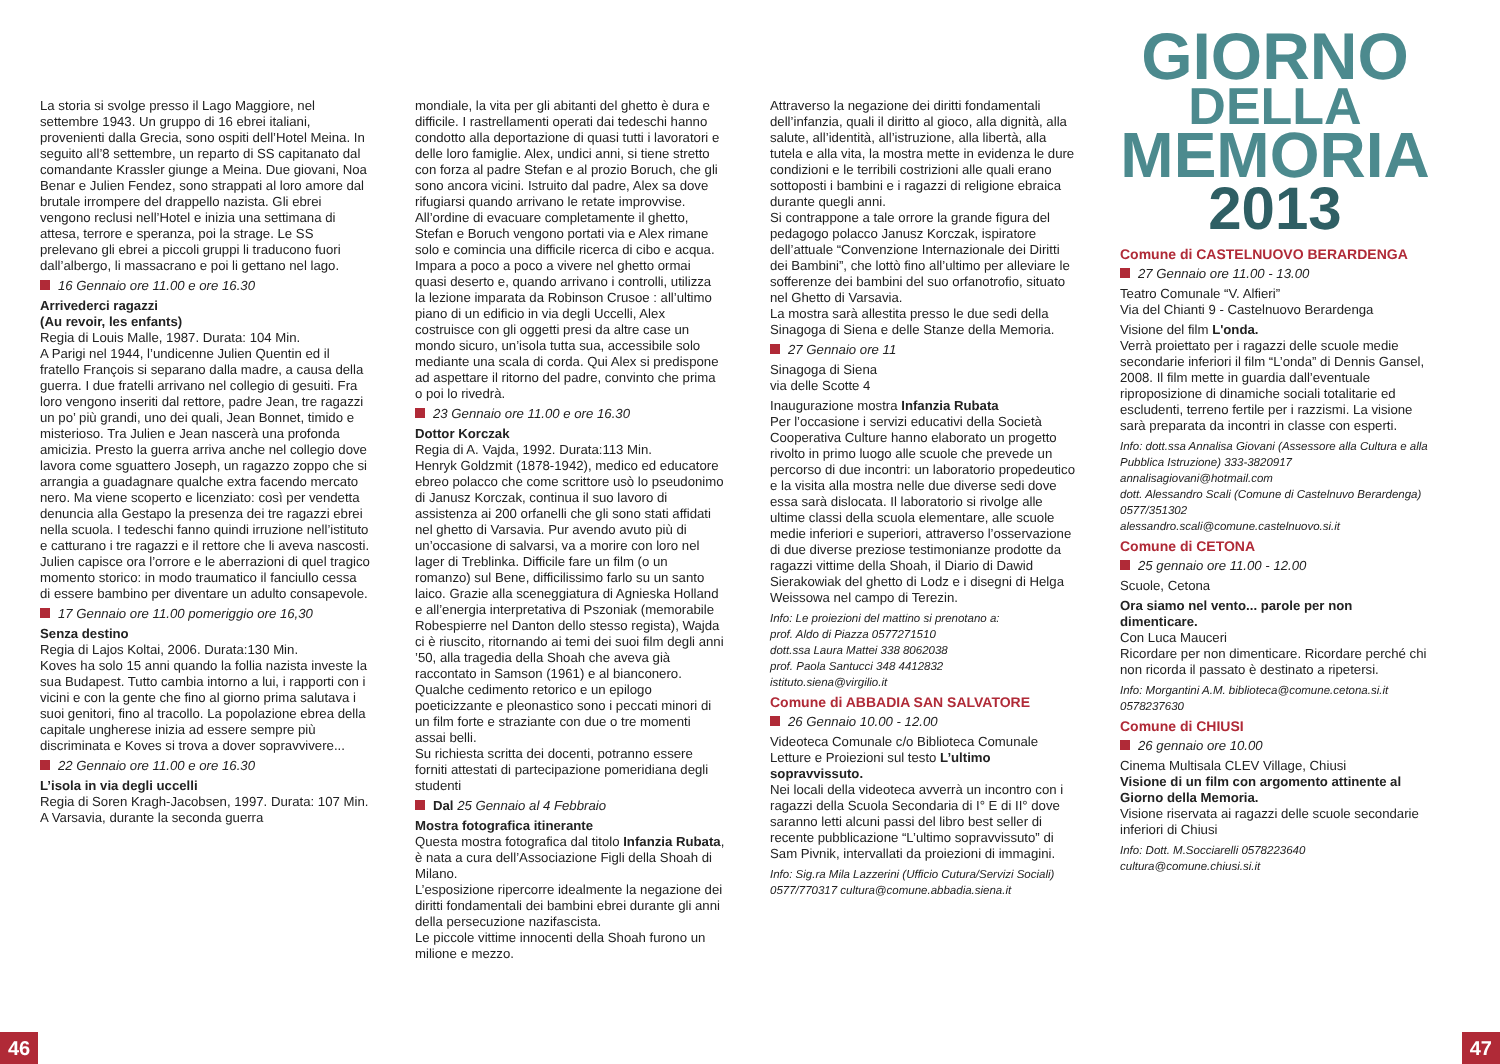La storia si svolge presso il Lago Maggiore, nel settembre 1943. Un gruppo di 16 ebrei italiani, provenienti dalla Grecia, sono ospiti dell’Hotel Meina. In seguito all’8 settembre, un reparto di SS capitanato dal comandante Krassler giunge a Meina. Due giovani, Noa Benar e Julien Fendez, sono strappati al loro amore dal brutale irrompere del drappello nazista. Gli ebrei vengono reclusi nell’Hotel e inizia una settimana di attesa, terrore e speranza, poi la strage. Le SS prelevano gli ebrei a piccoli gruppi li traducono fuori dall’albergo, li massacrano e poi li gettano nel lago.
16 Gennaio ore 11.00 e ore 16.30
Arrivederci ragazzi
(Au revoir, les enfants)
Regia di Louis Malle, 1987. Durata: 104 Min.
A Parigi nel 1944, l’undicenne Julien Quentin ed il fratello François si separano dalla madre, a causa della guerra. I due fratelli arrivano nel collegio di gesuiti. Fra loro vengono inseriti dal rettore, padre Jean, tre ragazzi un po’ più grandi, uno dei quali, Jean Bonnet, timido e misterioso. Tra Julien e Jean nascerà una profonda amicizia. Presto la guerra arriva anche nel collegio dove lavora come sguattero Joseph, un ragazzo zoppo che si arrangia a guadagnare qualche extra facendo mercato nero. Ma viene scoperto e licenziato: così per vendetta denuncia alla Gestapo la presenza dei tre ragazzi ebrei nella scuola. I tedeschi fanno quindi irruzione nell’istituto e catturano i tre ragazzi e il rettore che li aveva nascosti. Julien capisce ora l’orrore e le aberrazioni di quel tragico momento storico: in modo traumatico il fanciullo cessa di essere bambino per diventare un adulto consapevole.
17 Gennaio ore 11.00 pomeriggio ore 16,30
Senza destino
Regia di Lajos Koltai, 2006. Durata:130 Min.
Koves ha solo 15 anni quando la follia nazista investe la sua Budapest. Tutto cambia intorno a lui, i rapporti con i vicini e con la gente che fino al giorno prima salutava i suoi genitori, fino al tracollo. La popolazione ebrea della capitale ungherese inizia ad essere sempre più discriminata e Koves si trova a dover sopravvivere...
22 Gennaio ore 11.00 e ore 16.30
L’isola in via degli uccelli
Regia di Soren Kragh-Jacobsen, 1997. Durata: 107 Min.
A Varsavia, durante la seconda guerra
mondiale, la vita per gli abitanti del ghetto è dura e difficile. I rastrellamenti operati dai tedeschi hanno condotto alla deportazione di quasi tutti i lavoratori e delle loro famiglie. Alex, undici anni, si tiene stretto con forza al padre Stefan e al prozio Boruch, che gli sono ancora vicini. Istruito dal padre, Alex sa dove rifugiarsi quando arrivano le retate improvvise. All’ordine di evacuare completamente il ghetto, Stefan e Boruch vengono portati via e Alex rimane solo e comincia una difficile ricerca di cibo e acqua. Impara a poco a poco a vivere nel ghetto ormai quasi deserto e, quando arrivano i controlli, utilizza la lezione imparata da Robinson Crusoe : all’ultimo piano di un edificio in via degli Uccelli, Alex costruisce con gli oggetti presi da altre case un mondo sicuro, un’isola tutta sua, accessibile solo mediante una scala di corda. Qui Alex si predispone ad aspettare il ritorno del padre, convinto che prima o poi lo rivedrà.
23 Gennaio ore 11.00 e ore 16.30
Dottor Korczak
Regia di A. Vajda, 1992. Durata:113 Min.
Henryk Goldzmit (1878-1942), medico ed educatore ebreo polacco che come scrittore usò lo pseudonimo di Janusz Korczak, continua il suo lavoro di assistenza ai 200 orfanelli che gli sono stati affidati nel ghetto di Varsavia. Pur avendo avuto più di un’occasione di salvarsi, va a morire con loro nel lager di Treblinka. Difficile fare un film (o un romanzo) sul Bene, difficilissimo farlo su un santo laico. Grazie alla sceneggiatura di Agnieska Holland e all’energia interpretativa di Pszoniak (memorabile Robespierre nel Danton dello stesso regista), Wajda ci è riuscito, ritornando ai temi dei suoi film degli anni ’50, alla tragedia della Shoah che aveva già raccontato in Samson (1961) e al bianconero. Qualche cedimento retorico e un epilogo poeticizzante e pleonastico sono i peccati minori di un film forte e straziante con due o tre momenti assai belli.
Su richiesta scritta dei docenti, potranno essere forniti attestati di partecipazione pomeridiana degli studenti
Dal 25 Gennaio al 4 Febbraio
Mostra fotografica itinerante
Questa mostra fotografica dal titolo Infanzia Rubata, è nata a cura dell’Associazione Figli della Shoah di Milano.
L’esposizione ripercorre idealmente la negazione dei diritti fondamentali dei bambini ebrei durante gli anni della persecuzione nazifascista.
Le piccole vittime innocenti della Shoah furono un milione e mezzo.
Attraverso la negazione dei diritti fondamentali dell’infanzia, quali il diritto al gioco, alla dignità, alla salute, all’identità, all’istruzione, alla libertà, alla tutela e alla vita, la mostra mette in evidenza le dure condizioni e le terribili costrizioni alle quali erano sottoposti i bambini e i ragazzi di religione ebraica durante quegli anni.
Si contrappone a tale orrore la grande figura del pedagogo polacco Janusz Korczak, ispiratore dell’attuale “Convenzione Internazionale dei Diritti dei Bambini”, che lottò fino all’ultimo per alleviare le sofferenze dei bambini del suo orfanotrofio, situato nel Ghetto di Varsavia.
La mostra sarà allestita presso le due sedi della Sinagoga di Siena e delle Stanze della Memoria.
27 Gennaio ore 11
Sinagoga di Siena
via delle Scotte 4
Inaugurazione mostra Infanzia Rubata
Per l’occasione i servizi educativi della Società Cooperativa Culture hanno elaborato un progetto rivolto in primo luogo alle scuole che prevede un percorso di due incontri: un laboratorio propedeutico e la visita alla mostra nelle due diverse sedi dove essa sarà dislocata. Il laboratorio si rivolge alle ultime classi della scuola elementare, alle scuole medie inferiori e superiori, attraverso l’osservazione di due diverse preziose testimonianze prodotte da ragazzi vittime della Shoah, il Diario di Dawid Sierakowiak del ghetto di Lodz e i disegni di Helga Weissowa nel campo di Terezin.
Info: Le proiezioni del mattino si prenotano a:
prof. Aldo di Piazza 0577271510
dott.ssa Laura Mattei 338 8062038
prof. Paola Santucci 348 4412832
istituto.siena@virgilio.it
Comune di ABBADIA SAN SALVATORE
26 Gennaio 10.00 - 12.00
Videoteca Comunale c/o Biblioteca Comunale
Letture e Proiezioni sul testo L’ultimo sopravvissuto.
Nei locali della videoteca avverrà un incontro con i ragazzi della Scuola Secondaria di I° E di II° dove saranno letti alcuni passi del libro best seller di recente pubblicazione “L’ultimo sopravvissuto” di Sam Pivnik, intervallati da proiezioni di immagini.
Info: Sig.ra Mila Lazzerini (Ufficio Cutura/Servizi Sociali) 0577/770317 cultura@comune.abbadia.siena.it
GIORNO
DELLA
MEMORIA
2013
Comune di CASTELNUOVO BERARDENGA
27 Gennaio ore 11.00 - 13.00
Teatro Comunale “V. Alfieri”
Via del Chianti 9 - Castelnuovo Berardenga
Visione del film L'onda.
Verrà proiettato per i ragazzi delle scuole medie secondarie inferiori il film “L’onda” di Dennis Gansel, 2008. Il film mette in guardia dall’eventuale riproposizione di dinamiche sociali totalitarie ed escludenti, terreno fertile per i razzismi. La visione sarà preparata da incontri in classe con esperti.
Info: dott.ssa Annalisa Giovani (Assessore alla Cultura e alla Pubblica Istruzione) 333-3820917 annalisagiovani@hotmail.com
dott. Alessandro Scali (Comune di Castelnuvo Berardenga) 0577/351302
alessandro.scali@comune.castelnuovo.si.it
Comune di CETONA
25 gennaio ore 11.00 - 12.00
Scuole, Cetona
Ora siamo nel vento... parole per non dimenticare.
Con Luca Mauceri
Ricordare per non dimenticare. Ricordare perché chi non ricorda il passato è destinato a ripetersi.
Info: Morgantini A.M. biblioteca@comune.cetona.si.it 0578237630
Comune di CHIUSI
26 gennaio ore 10.00
Cinema Multisala CLEV Village, Chiusi
Visione di un film con argomento attinente al Giorno della Memoria.
Visione riservata ai ragazzi delle scuole secondarie inferiori di Chiusi
Info: Dott. M.Socciarelli 0578223640
cultura@comune.chiusi.si.it
46 47